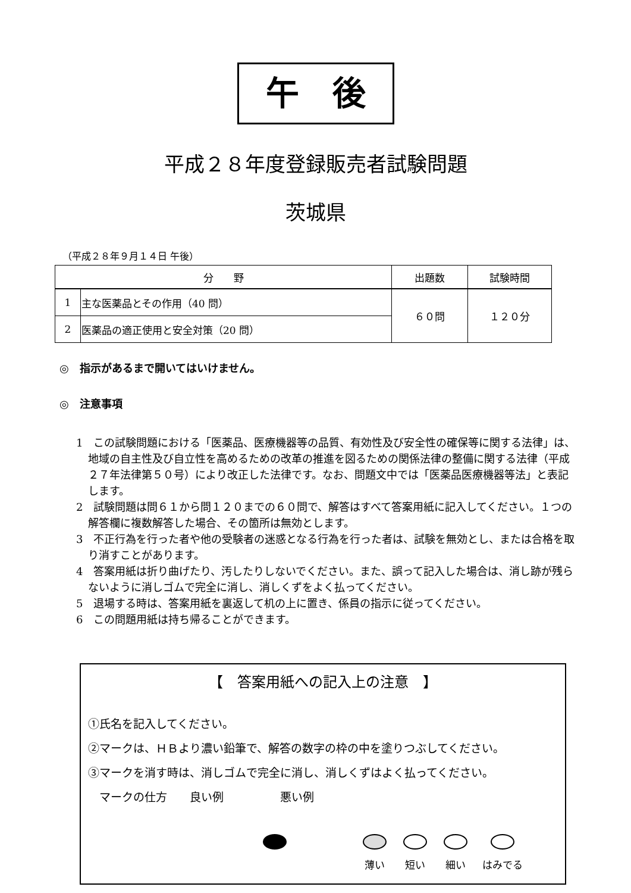午　後
平成２８年度登録販売者試験問題
茨城県
（平成２８年９月１４日 午後）
| 分 野 | | 出題数 | 試験時間 |
| --- | --- | --- | --- |
| 1 | 主な医薬品とその作用（40 問） | ６０問 | １２０分 |
| 2 | 医薬品の適正使用と安全対策（20 問） | | |
◎　指示があるまで開いてはいけません。
◎　注意事項
1　この試験問題における「医薬品、医療機器等の品質、有効性及び安全性の確保等に関する法律」は、地域の自主性及び自立性を高めるための改革の推進を図るための関係法律の整備に関する法律（平成２７年法律第５０号）により改正した法律です。なお、問題文中では「医薬品医療機器等法」と表記します。
2　試験問題は問６１から問１２０までの６０問で、解答はすべて答案用紙に記入してください。１つの解答欄に複数解答した場合、その箇所は無効とします。
3　不正行為を行った者や他の受験者の迷惑となる行為を行った者は、試験を無効とし、または合格を取り消すことがあります。
4　答案用紙は折り曲げたり、汚したりしないでください。また、誤って記入した場合は、消し跡が残らないように消しゴムで完全に消し、消しくずをよく払ってください。
5　退場する時は、答案用紙を裏返して机の上に置き、係員の指示に従ってください。
6　この問題用紙は持ち帰ることができます。
【　答案用紙への記入上の注意　】
①氏名を記入してください。
②マークは、ＨＢより濃い鉛筆で、解答の数字の枠の中を塗りつぶしてください。
③マークを消す時は、消しゴムで完全に消し、消しくずはよく払ってください。
　マークの仕方　　良い例　　　　　悪い例
薄い 短い 細い はみでる